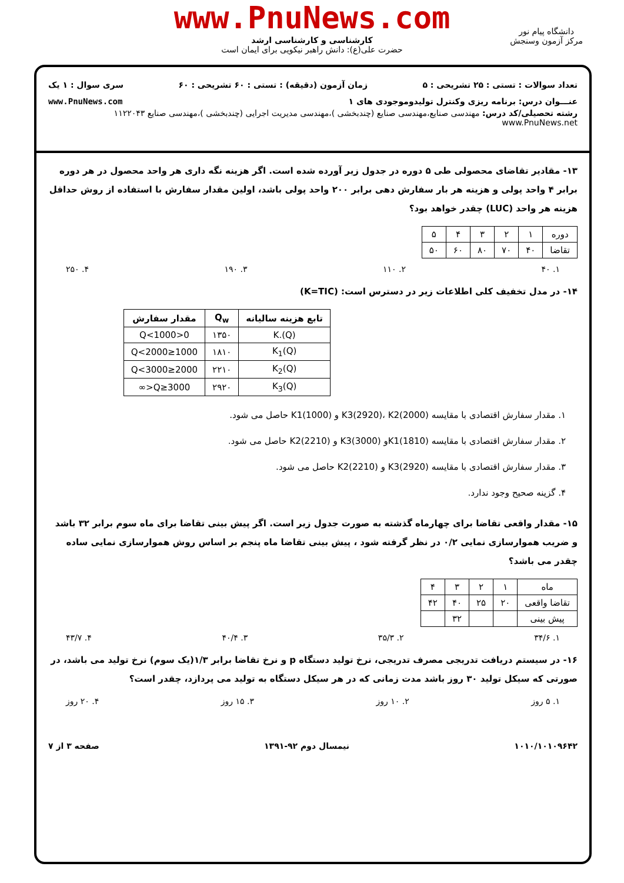www.PnuNews.com
کارشناسی و کارشناسی ارشد
حضرت علی(ع): دانش راهبر نیکویی برای ایمان است
دانشگاه پیام نور
مرکز آزمون وسنجش
تعداد سوالات : تستی : ۲۵ تشریحی : ۵ زمان آزمون (دقیقه) : تستی : ۶۰ تشریحی : ۶۰ سری سوال : ۱ یک
عنـــوان درس: برنامه ریزی وکنترل تولیدوموجودی های ۱ www.PnuNews.com
رشته تحصیلی/کد درس: مهندسی صنایع،مهندسی صنایع (چندبخشی )،مهندسی مدیریت اجرایی (چندبخشی )،مهندسی صنایع ۱۱۲۲۰۴۳ www.PnuNews.net
۱۳- مقادیر تقاضای محصولی طی ۵ دوره در جدول زیر آورده شده است. اگر هزینه نگه داری هر واحد محصول در هر دوره برابر ۴ واحد پولی و هزینه هر بار سفارش دهی برابر ۲۰۰ واحد پولی باشد، اولین مقدار سفارش با استفاده از روش حداقل هزینه هر واحد (LUC) چقدر خواهد بود؟
| دوره | ۱ | ۲ | ۳ | ۴ | ۵ |
| تقاضا | ۴۰ | ۷۰ | ۸۰ | ۶۰ | ۵۰ |
۱. ۴۰ ۲. ۱۱۰ ۳. ۱۹۰ ۴. ۲۵۰
۱۴- در مدل تخفیف کلی اطلاعات زیر در دسترس است: (K=TIC)
| تابع هزینه سالیانه | Q<sub>w</sub> | مقدار سفارش |
| --- | --- | --- |
| K.(Q) | ۱۳۵۰ | 0<Q<1000 |
| K<sub>1</sub>(Q) | ۱۸۱۰ | 1000≤Q<2000 |
| K<sub>2</sub>(Q) | ۲۲۱۰ | 2000≤Q<3000 |
| K<sub>3</sub>(Q) | ۲۹۲۰ | 3000≤Q<∞ |
۱. مقدار سفارش اقتصادی با مقایسه K3(2920)، K2(2000) و K1(1000) حاصل می شود.
۲. مقدار سفارش اقتصادی با مقایسه K1(1810)و K3(3000) و K2(2210) حاصل می شود.
۳. مقدار سفارش اقتصادی با مقایسه K3(2920) و K2(2210) حاصل می شود.
۴. گزینه صحیح وجود ندارد.
۱۵- مقدار واقعی تقاضا برای چهارماه گذشته به صورت جدول زیر است. اگر پیش بینی تقاضا برای ماه سوم برابر ۳۲ باشد و ضریب هموارسازی نمایی ۰/۲ در نظر گرفته شود ، پیش بینی تقاضا ماه پنجم بر اساس روش هموارسازی نمایی ساده چقدر می باشد؟
| ماه | ۱ | ۲ | ۳ | ۴ |
| تقاضا واقعی | ۲۰ | ۲۵ | ۴۰ | ۴۲ |
| پیش بینی | | | ۳۲ | |
۱. ۳۴/۶ ۲. ۳۵/۳ ۳. ۴۰/۴ ۴. ۴۳/۷
۱۶- در سیستم دریافت تدریجی مصرف تدریجی، نرخ تولید دستگاه p و نرخ تقاضا برابر ۱/۳(یک سوم) نرخ تولید می باشد، در صورتی که سیکل تولید ۳۰ روز باشد مدت زمانی که در هر سیکل دستگاه به تولید می پردازد، چقدر است؟
۱. ۵ روز ۲. ۱۰ روز ۳. ۱۵ روز ۴. ۲۰ روز
۱۰۱۰/۱۰۱۰۹۶۴۲ نیمسال دوم ۹۲-۱۳۹۱ صفحه ۳ از ۷